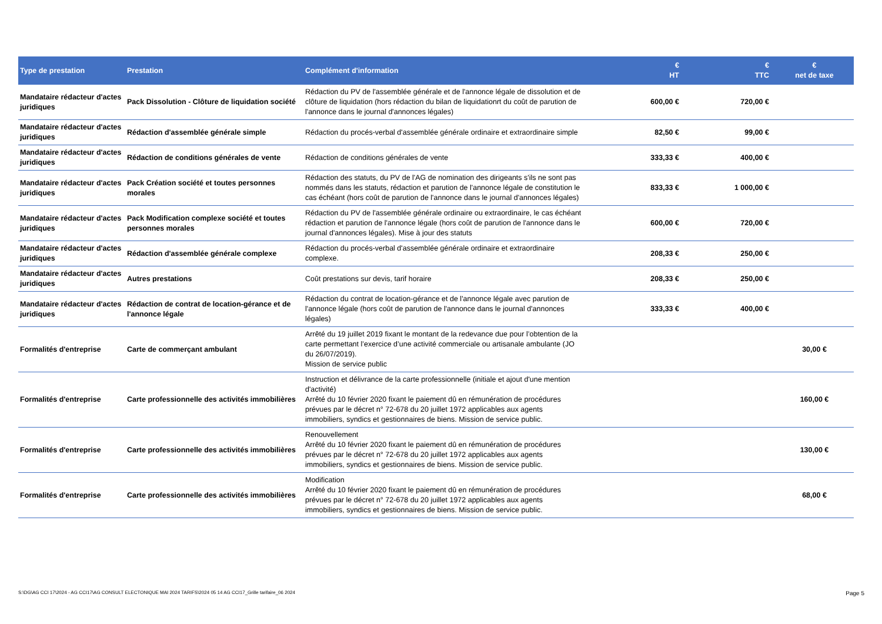| Type de prestation | Prestation | Complément d'information | € HT | € TTC | € net de taxe |
| --- | --- | --- | --- | --- | --- |
| Mandataire rédacteur d'actes juridiques | Pack Dissolution - Clôture de liquidation société | Rédaction du PV de l'assemblée générale et de l'annonce légale de dissolution et de clôture de liquidation (hors rédaction du bilan de liquidationrt du coût de parution de l'annonce dans le journal d'annonces légales) | 600,00 € | 720,00 € | |
| Mandataire rédacteur d'actes juridiques | Rédaction d'assemblée générale simple | Rédaction du procés-verbal d'assemblée générale ordinaire et extraordinaire simple | 82,50 € | 99,00 € | |
| Mandataire rédacteur d'actes juridiques | Rédaction de conditions générales de vente | Rédaction de conditions générales de vente | 333,33 € | 400,00 € | |
| Mandataire rédacteur d'actes juridiques | Pack Création société et toutes personnes morales | Rédaction des statuts, du PV de l'AG de nomination des dirigeants s'ils ne sont pas nommés dans les statuts, rédaction et parution de l'annonce légale de constitution le cas échéant (hors coût de parution de l'annonce dans le journal d'annonces légales) | 833,33 € | 1 000,00 € | |
| Mandataire rédacteur d'actes juridiques | Pack Modification complexe société et toutes personnes morales | Rédaction du PV de l'assemblée générale ordinaire ou extraordinaire, le cas échéant rédaction et parution de l'annonce légale (hors coût de parution de l'annonce dans le journal d'annonces légales). Mise à jour des statuts | 600,00 € | 720,00 € | |
| Mandataire rédacteur d'actes juridiques | Rédaction d'assemblée générale complexe | Rédaction du procés-verbal d'assemblée générale ordinaire et extraordinaire complexe. | 208,33 € | 250,00 € | |
| Mandataire rédacteur d'actes juridiques | Autres prestations | Coût prestations sur devis, tarif horaire | 208,33 € | 250,00 € | |
| Mandataire rédacteur d'actes juridiques | Rédaction de contrat de location-gérance et de l'annonce légale | Rédaction du contrat de location-gérance et de l'annonce légale avec parution de l'annonce légale (hors coût de parution de l'annonce dans le journal d'annonces légales) | 333,33 € | 400,00 € | |
| Formalités d'entreprise | Carte de commerçant ambulant | Arrêté du 19 juillet 2019 fixant le montant de la redevance due pour l’obtention de la carte permettant l’exercice d’une activité commerciale ou artisanale ambulante (JO du 26/07/2019). Mission de service public | | | 30,00 € |
| Formalités d'entreprise | Carte professionnelle des activités immobilières | Instruction et délivrance de la carte professionnelle (initiale et ajout d'une mention d'activité) Arrêté du 10 février 2020 fixant le paiement dû en rémunération de procédures prévues par le décret n° 72-678 du 20 juillet 1972 applicables aux agents immobiliers, syndics et gestionnaires de biens. Mission de service public. | | | 160,00 € |
| Formalités d'entreprise | Carte professionnelle des activités immobilières | Renouvellement Arrêté du 10 février 2020 fixant le paiement dû en rémunération de procédures prévues par le décret n° 72-678 du 20 juillet 1972 applicables aux agents immobiliers, syndics et gestionnaires de biens. Mission de service public. | | | 130,00 € |
| Formalités d'entreprise | Carte professionnelle des activités immobilières | Modification Arrêté du 10 février 2020 fixant le paiement dû en rémunération de procédures prévues par le décret n° 72-678 du 20 juillet 1972 applicables aux agents immobiliers, syndics et gestionnaires de biens. Mission de service public. | | | 68,00 € |
S:\DG\AG CCI 17\2024 - AG CCI17\AG CONSULT ELECTONIQUE MAI 2024 TARIFS\2024 05 14 AG CCI17_Grille tarifaire_06 2024 Page 5